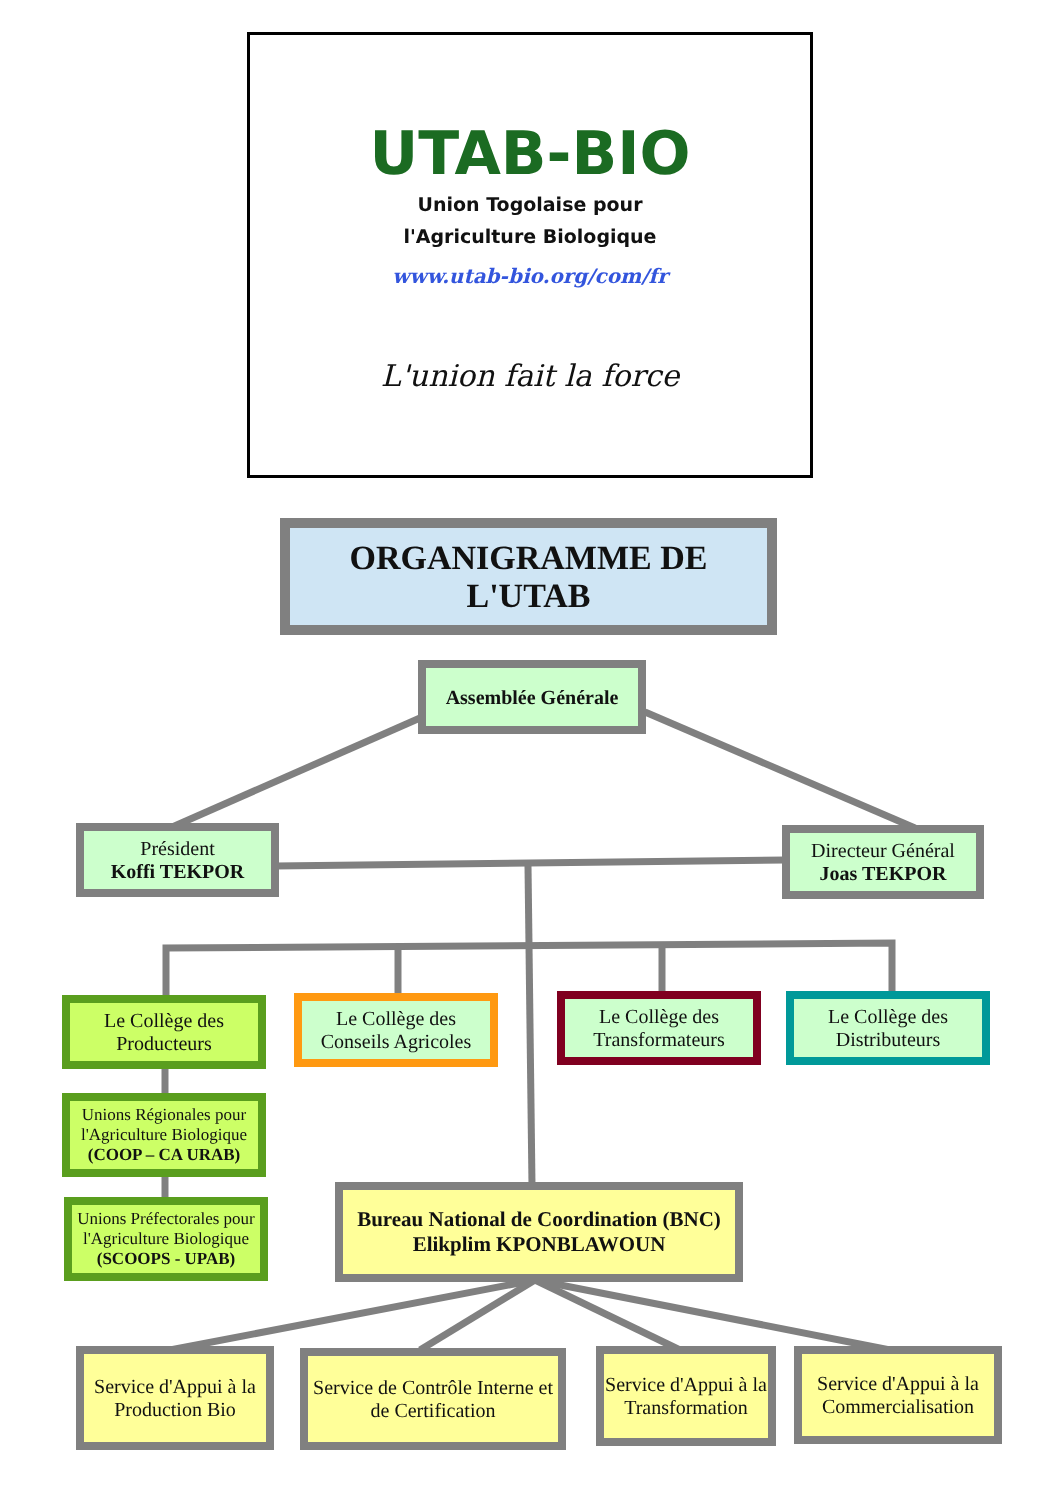UTAB-BIO
Union Togolaise pour
l'Agriculture Biologique
www.utab-bio.org/com/fr
L'union fait la force
ORGANIGRAMME DE L'UTAB
Assemblée Générale
Président
Koffi TEKPOR
Directeur Général
Joas TEKPOR
Le Collège des Producteurs
Le Collège des Conseils Agricoles
Le Collège des Transformateurs
Le Collège des Distributeurs
Unions Régionales pour l'Agriculture Biologique
(COOP – CA URAB)
Unions Préfectorales pour l'Agriculture Biologique
(SCOOPS - UPAB)
Bureau National de Coordination (BNC)
Elikplim KPONBLAWOUN
Service d'Appui à la Production Bio
Service de Contrôle Interne et de Certification
Service d'Appui à la Transformation
Service d'Appui à la Commercialisation